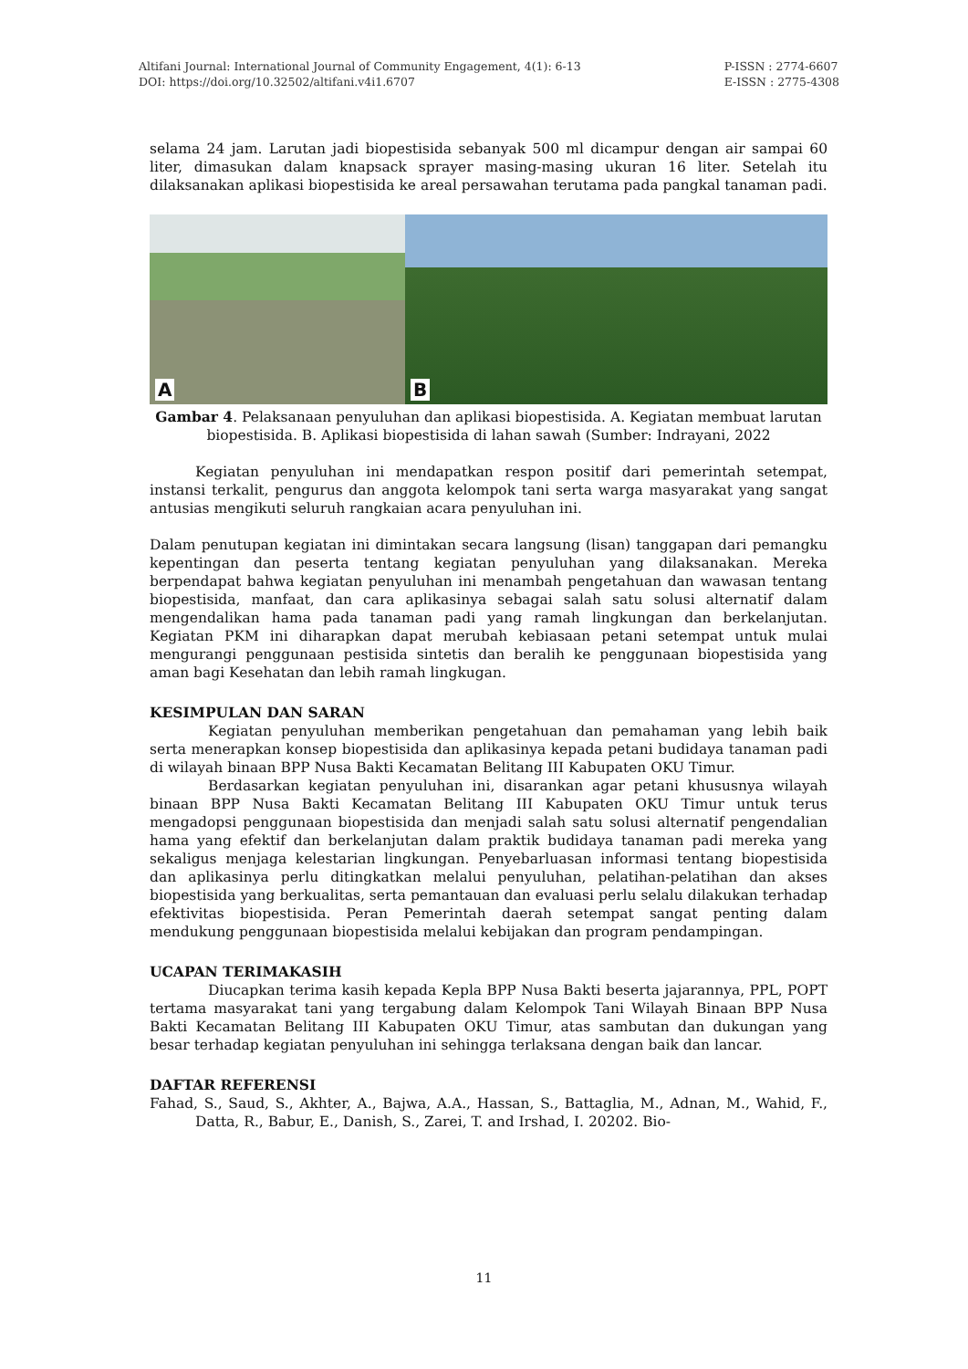Altifani Journal: International Journal of Community Engagement, 4(1): 6-13
DOI: https://doi.org/10.32502/altifani.v4i1.6707
P-ISSN : 2774-6607
E-ISSN : 2775-4308
selama 24 jam. Larutan jadi biopestisida sebanyak 500 ml dicampur dengan air sampai 60 liter, dimasukan dalam knapsack sprayer masing-masing ukuran 16 liter. Setelah itu dilaksanakan aplikasi biopestisida ke areal persawahan terutama pada pangkal tanaman padi.
A
B
Gambar 4. Pelaksanaan penyuluhan dan aplikasi biopestisida. A. Kegiatan membuat larutan biopestisida. B. Aplikasi biopestisida di lahan sawah (Sumber: Indrayani, 2022
Kegiatan penyuluhan ini mendapatkan respon positif dari pemerintah setempat, instansi terkalit, pengurus dan anggota kelompok tani serta warga masyarakat yang sangat antusias mengikuti seluruh rangkaian acara penyuluhan ini.
Dalam penutupan kegiatan ini dimintakan secara langsung (lisan) tanggapan dari pemangku kepentingan dan peserta tentang kegiatan penyuluhan yang dilaksanakan. Mereka berpendapat bahwa kegiatan penyuluhan ini menambah pengetahuan dan wawasan tentang biopestisida, manfaat, dan cara aplikasinya sebagai salah satu solusi alternatif dalam mengendalikan hama pada tanaman padi yang ramah lingkungan dan berkelanjutan. Kegiatan PKM ini diharapkan dapat merubah kebiasaan petani setempat untuk mulai mengurangi penggunaan pestisida sintetis dan beralih ke penggunaan biopestisida yang aman bagi Kesehatan dan lebih ramah lingkugan.
KESIMPULAN DAN SARAN
Kegiatan penyuluhan memberikan pengetahuan dan pemahaman yang lebih baik serta menerapkan konsep biopestisida dan aplikasinya kepada petani budidaya tanaman padi di wilayah binaan BPP Nusa Bakti Kecamatan Belitang III Kabupaten OKU Timur.
Berdasarkan kegiatan penyuluhan ini, disarankan agar petani khususnya wilayah binaan BPP Nusa Bakti Kecamatan Belitang III Kabupaten OKU Timur untuk terus mengadopsi penggunaan biopestisida dan menjadi salah satu solusi alternatif pengendalian hama yang efektif dan berkelanjutan dalam praktik budidaya tanaman padi mereka yang sekaligus menjaga kelestarian lingkungan. Penyebarluasan informasi tentang biopestisida dan aplikasinya perlu ditingkatkan melalui penyuluhan, pelatihan-pelatihan dan akses biopestisida yang berkualitas, serta pemantauan dan evaluasi perlu selalu dilakukan terhadap efektivitas biopestisida. Peran Pemerintah daerah setempat sangat penting dalam mendukung penggunaan biopestisida melalui kebijakan dan program pendampingan.
UCAPAN TERIMAKASIH
Diucapkan terima kasih kepada Kepla BPP Nusa Bakti beserta jajarannya, PPL, POPT tertama masyarakat tani yang tergabung dalam Kelompok Tani Wilayah Binaan BPP Nusa Bakti Kecamatan Belitang III Kabupaten OKU Timur, atas sambutan dan dukungan yang besar terhadap kegiatan penyuluhan ini sehingga terlaksana dengan baik dan lancar.
DAFTAR REFERENSI
Fahad, S., Saud, S., Akhter, A., Bajwa, A.A., Hassan, S., Battaglia, M., Adnan, M., Wahid, F., Datta, R., Babur, E., Danish, S., Zarei, T. and Irshad, I. 20202. Bio-
11